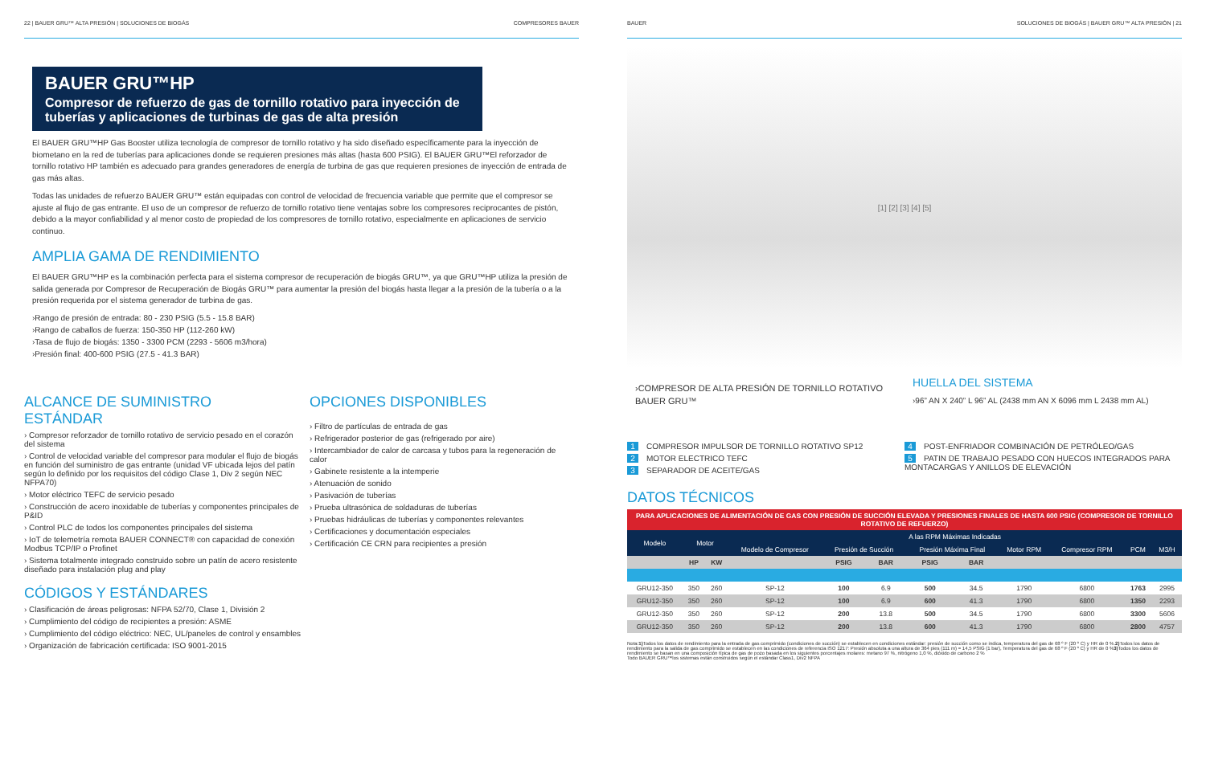22 | BAUER GRU™ ALTA PRESIÓN | SOLUCIONES DE BIOGÁS COMPRESORES BAUER
BAUER GRU™HP
Compresor de refuerzo de gas de tornillo rotativo para inyección de tuberías y aplicaciones de turbinas de gas de alta presión
El BAUER GRU™HP Gas Booster utiliza tecnología de compresor de tornillo rotativo y ha sido diseñado específicamente para la inyección de biometano en la red de tuberías para aplicaciones donde se requieren presiones más altas (hasta 600 PSIG). El BAUER GRU™El reforzador de tornillo rotativo HP también es adecuado para grandes generadores de energía de turbina de gas que requieren presiones de inyección de entrada de gas más altas.
Todas las unidades de refuerzo BAUER GRU™ están equipadas con control de velocidad de frecuencia variable que permite que el compresor se ajuste al flujo de gas entrante. El uso de un compresor de refuerzo de tornillo rotativo tiene ventajas sobre los compresores reciprocantes de pistón, debido a la mayor confiabilidad y al menor costo de propiedad de los compresores de tornillo rotativo, especialmente en aplicaciones de servicio continuo.
AMPLIA GAMA DE RENDIMIENTO
El BAUER GRU™HP es la combinación perfecta para el sistema compresor de recuperación de biogás GRU™, ya que GRU™HP utiliza la presión de salida generada por Compresor de Recuperación de Biogás GRU™ para aumentar la presión del biogás hasta llegar a la presión de la tubería o a la presión requerida por el sistema generador de turbina de gas.
›Rango de presión de entrada: 80 - 230 PSIG (5.5 - 15.8 BAR)
›Rango de caballos de fuerza: 150-350 HP (112-260 kW)
›Tasa de flujo de biogás: 1350 - 3300 PCM (2293 - 5606 m3/hora)
›Presión final: 400-600 PSIG (27.5 - 41.3 BAR)
ALCANCE DE SUMINISTRO ESTÁNDAR
› Compresor reforzador de tornillo rotativo de servicio pesado en el corazón del sistema
› Control de velocidad variable del compresor para modular el flujo de biogás en función del suministro de gas entrante (unidad VF ubicada lejos del patín según lo definido por los requisitos del código Clase 1, Div 2 según NEC NFPA70)
› Motor eléctrico TEFC de servicio pesado
› Construcción de acero inoxidable de tuberías y componentes principales de P&ID
› Control PLC de todos los componentes principales del sistema
› IoT de telemetría remota BAUER CONNECT® con capacidad de conexión Modbus TCP/IP o Profinet
› Sistema totalmente integrado construido sobre un patín de acero resistente diseñado para instalación plug and play
CÓDIGOS Y ESTÁNDARES
› Clasificación de áreas peligrosas: NFPA 52/70, Clase 1, División 2
› Cumplimiento del código de recipientes a presión: ASME
› Cumplimiento del código eléctrico: NEC, UL/paneles de control y ensambles
› Organización de fabricación certificada: ISO 9001-2015
OPCIONES DISPONIBLES
› Filtro de partículas de entrada de gas
› Refrigerador posterior de gas (refrigerado por aire)
› Intercambiador de calor de carcasa y tubos para la regeneración de calor
› Gabinete resistente a la intemperie
› Atenuación de sonido
› Pasivación de tuberías
› Prueba ultrasónica de soldaduras de tuberías
› Pruebas hidráulicas de tuberías y componentes relevantes
› Certificaciones y documentación especiales
› Certificación CE CRN para recipientes a presión
BAUER SOLUCIONES DE BIOGÁS | BAUER GRU™ ALTA PRESIÓN | 21
[1] [2] [3] [4] [5]
›COMPRESOR DE ALTA PRESIÓN DE TORNILLO ROTATIVO BAUER GRU™
HUELLA DEL SISTEMA
›96” AN X 240” L 96” AL (2438 mm AN X 6096 mm L 2438 mm AL)
1 COMPRESOR IMPULSOR DE TORNILLO ROTATIVO SP12
2 MOTOR ELECTRICO TEFC
3 SEPARADOR DE ACEITE/GAS
4 POST-ENFRIADOR COMBINACIÓN DE PETRÓLEO/GAS
5 PATIN DE TRABAJO PESADO CON HUECOS INTEGRADOS PARA MONTACARGAS Y ANILLOS DE ELEVACIÓN
DATOS TÉCNICOS
| PARA APLICACIONES DE ALIMENTACIÓN DE GAS CON PRESIÓN DE SUCCIÓN ELEVADA Y PRESIONES FINALES DE HASTA 600 PSIG (COMPRESOR DE TORNILLO ROTATIVO DE REFUERZO) | | | | | | | | | | | |
| Modelo | Motor | | A las RPM Máximas Indicadas | | | | | | | | |
| | | | Modelo de Compresor | Presión de Succión | | Presión Máxima Final | | Motor RPM | Compresor RPM | PCM | M3/H |
| | HP | KW | | PSIG | BAR | PSIG | BAR | | | | |
| GRU12-350 | 350 | 260 | SP-12 | 100 | 6.9 | 500 | 34.5 | 1790 | 6800 | 1763 | 2995 |
| GRU12-350 | 350 | 260 | SP-12 | 100 | 6.9 | 600 | 41.3 | 1790 | 6800 | 1350 | 2293 |
| GRU12-350 | 350 | 260 | SP-12 | 200 | 13.8 | 500 | 34.5 | 1790 | 6800 | 3300 | 5606 |
| GRU12-350 | 350 | 260 | SP-12 | 200 | 13.8 | 600 | 41.3 | 1790 | 6800 | 2800 | 4757 |
Nota:1) Todos los datos de rendimiento para la entrada de gas comprimido (condiciones de succión) se establecen en condiciones estándar: presión de succión como se indica, temperatura del gas de 68 º F (20 º C) y HR de 0 %.2) Todos los datos de rendimiento para la salida de gas comprimido se establecen en las condiciones de referencia ISO 1217: Presión absoluta a una altura de 364 pies (111 m) = 14,5 PSIG (1 bar), Temperatura del gas de 68 º F (20 º C) y HR de 0 %3) Todos los datos de rendimiento se basan en una composición típica de gas de pozo basada en los siguientes porcentajes molares: metano 97 %, nitrógeno 1,0 %, dióxido de carbono 2 %
Todo BAUER GRU™los sistemas están construidos según el estándar Class1, Div2 NFPA